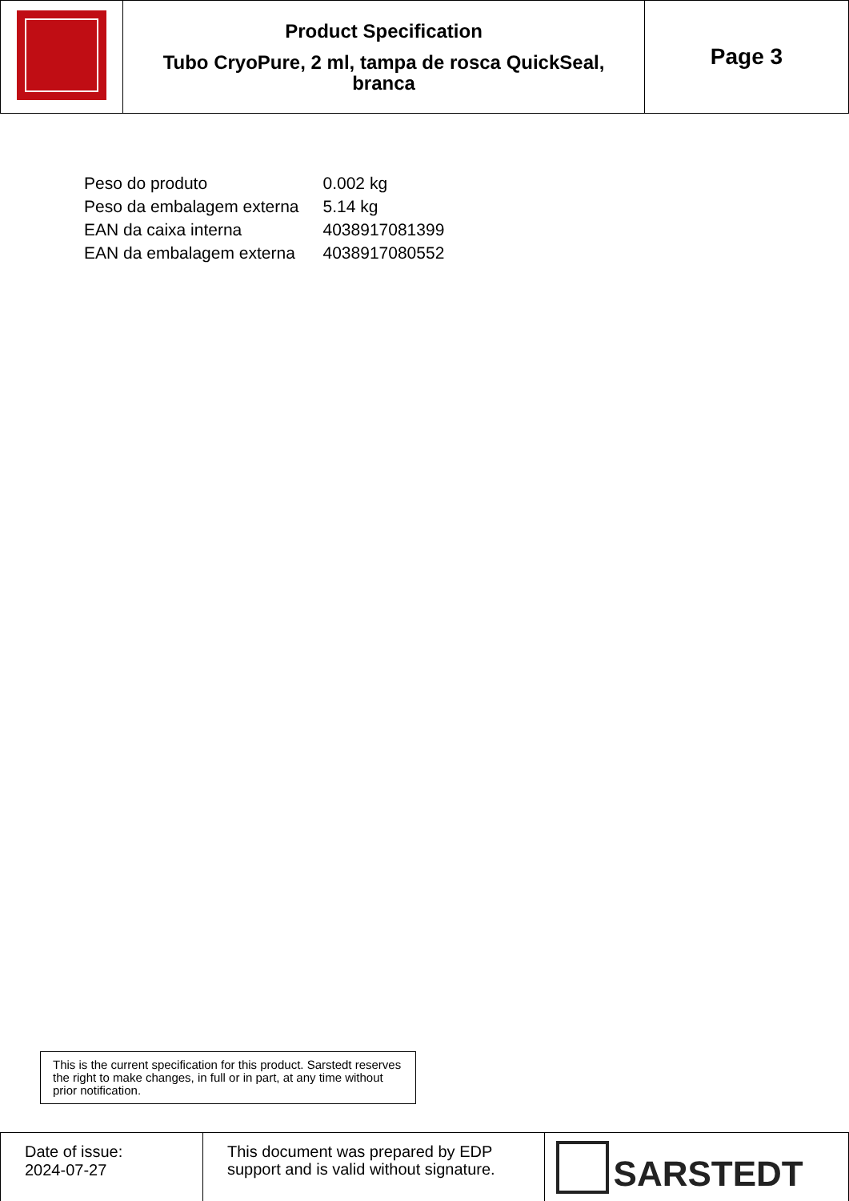| | Product Specification Tubo CryoPure, 2 ml, tampa de rosca QuickSeal, branca | Page 3 |
| Peso do produto | 0.002 kg |
| Peso da embalagem externa | 5.14 kg |
| EAN da caixa interna | 4038917081399 |
| EAN da embalagem externa | 4038917080552 |
This is the current specification for this product. Sarstedt reserves the right to make changes, in full or in part, at any time without prior notification.
| Date of issue: 2024-07-27 | This document was prepared by EDP support and is valid without signature. | SARSTEDT |